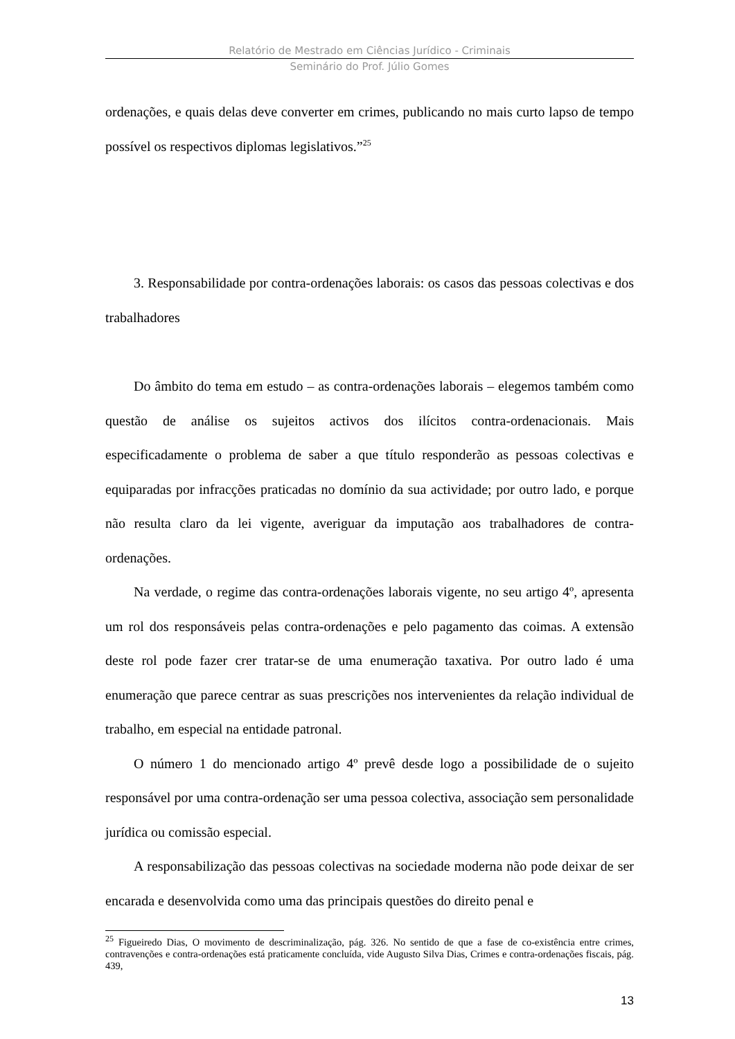Relatório de Mestrado em Ciências Jurídico - Criminais
Seminário do Prof. Júlio Gomes
ordenações, e quais delas deve converter em crimes, publicando no mais curto lapso de tempo possível os respectivos diplomas legislativos.”<sup>25</sup>
3. Responsabilidade por contra-ordenações laborais: os casos das pessoas colectivas e dos trabalhadores
Do âmbito do tema em estudo – as contra-ordenações laborais – elegemos também como questão de análise os sujeitos activos dos ilícitos contra-ordenacionais. Mais especificadamente o problema de saber a que título responderão as pessoas colectivas e equiparadas por infracções praticadas no domínio da sua actividade; por outro lado, e porque não resulta claro da lei vigente, averiguar da imputação aos trabalhadores de contra-ordenações.
Na verdade, o regime das contra-ordenações laborais vigente, no seu artigo 4º, apresenta um rol dos responsáveis pelas contra-ordenações e pelo pagamento das coimas. A extensão deste rol pode fazer crer tratar-se de uma enumeração taxativa. Por outro lado é uma enumeração que parece centrar as suas prescrições nos intervenientes da relação individual de trabalho, em especial na entidade patronal.
O número 1 do mencionado artigo 4º prevê desde logo a possibilidade de o sujeito responsável por uma contra-ordenação ser uma pessoa colectiva, associação sem personalidade jurídica ou comissão especial.
A responsabilização das pessoas colectivas na sociedade moderna não pode deixar de ser encarada e desenvolvida como uma das principais questões do direito penal e
<sup>25</sup> Figueiredo Dias, O movimento de descriminalização, pág. 326. No sentido de que a fase de co-existência entre crimes, contravenções e contra-ordenações está praticamente concluída, vide Augusto Silva Dias, Crimes e contra-ordenações fiscais, pág. 439,
13